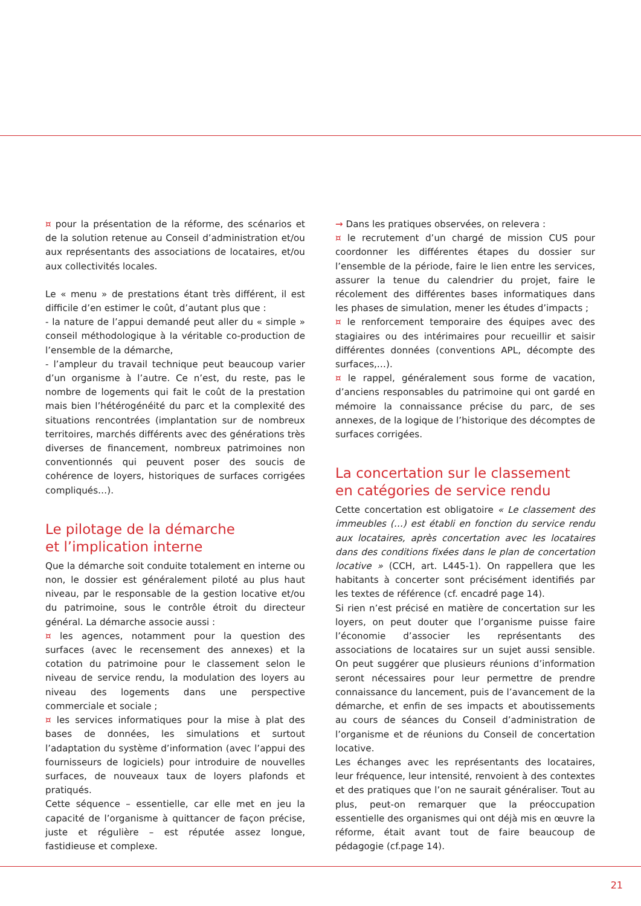¤ pour la présentation de la réforme, des scénarios et de la solution retenue au Conseil d’administration et/ou aux représentants des associations de locataires, et/ou aux collectivités locales.
Le « menu » de prestations étant très différent, il est difficile d’en estimer le coût, d’autant plus que :
- la nature de l’appui demandé peut aller du « simple » conseil méthodologique à la véritable co-production de l’ensemble de la démarche,
- l’ampleur du travail technique peut beaucoup varier d’un organisme à l’autre. Ce n’est, du reste, pas le nombre de logements qui fait le coût de la prestation mais bien l’hétérogénéité du parc et la complexité des situations rencontrées (implantation sur de nombreux territoires, marchés différents avec des générations très diverses de financement, nombreux patrimoines non conventionnés qui peuvent poser des soucis de cohérence de loyers, historiques de surfaces corrigées compliqués…).
Le pilotage de la démarche
et l’implication interne
Que la démarche soit conduite totalement en interne ou non, le dossier est généralement piloté au plus haut niveau, par le responsable de la gestion locative et/ou du patrimoine, sous le contrôle étroit du directeur général. La démarche associe aussi :
¤ les agences, notamment pour la question des surfaces (avec le recensement des annexes) et la cotation du patrimoine pour le classement selon le niveau de service rendu, la modulation des loyers au niveau des logements dans une perspective commerciale et sociale ;
¤ les services informatiques pour la mise à plat des bases de données, les simulations et surtout l’adaptation du système d’information (avec l’appui des fournisseurs de logiciels) pour introduire de nouvelles surfaces, de nouveaux taux de loyers plafonds et pratiqués.
Cette séquence – essentielle, car elle met en jeu la capacité de l’organisme à quittancer de façon précise, juste et régulière – est réputée assez longue, fastidieuse et complexe.
→ Dans les pratiques observées, on relevera :
¤ le recrutement d’un chargé de mission CUS pour coordonner les différentes étapes du dossier sur l’ensemble de la période, faire le lien entre les services, assurer la tenue du calendrier du projet, faire le récolement des différentes bases informatiques dans les phases de simulation, mener les études d’impacts ;
¤ le renforcement temporaire des équipes avec des stagiaires ou des intérimaires pour recueillir et saisir différentes données (conventions APL, décompte des surfaces,…).
¤ le rappel, généralement sous forme de vacation, d’anciens responsables du patrimoine qui ont gardé en mémoire la connaissance précise du parc, de ses annexes, de la logique de l’historique des décomptes de surfaces corrigées.
La concertation sur le classement
en catégories de service rendu
Cette concertation est obligatoire « Le classement des immeubles (…) est établi en fonction du service rendu aux locataires, après concertation avec les locataires dans des conditions fixées dans le plan de concertation locative » (CCH, art. L445-1). On rappellera que les habitants à concerter sont précisément identifiés par les textes de référence (cf. encadré page 14).
Si rien n’est précisé en matière de concertation sur les loyers, on peut douter que l’organisme puisse faire l’économie d’associer les représentants des associations de locataires sur un sujet aussi sensible. On peut suggérer que plusieurs réunions d’information seront nécessaires pour leur permettre de prendre connaissance du lancement, puis de l’avancement de la démarche, et enfin de ses impacts et aboutissements au cours de séances du Conseil d’administration de l’organisme et de réunions du Conseil de concertation locative.
Les échanges avec les représentants des locataires, leur fréquence, leur intensité, renvoient à des contextes et des pratiques que l’on ne saurait généraliser. Tout au plus, peut-on remarquer que la préoccupation essentielle des organismes qui ont déjà mis en œuvre la réforme, était avant tout de faire beaucoup de pédagogie (cf.page 14).
21